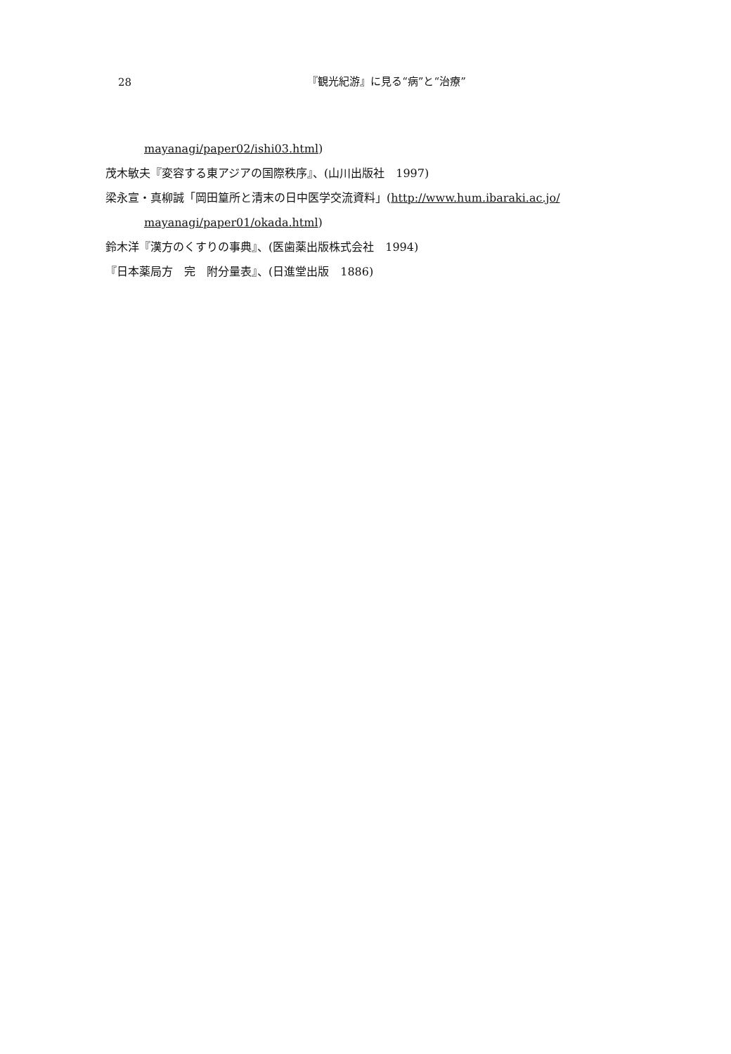28
『観光紀游』に見る“病”と“治療”
mayanagi/paper02/ishi03.html)
茂木敏夫『変容する東アジアの国際秩序』、(山川出版社　1997)
梁永宣・真柳誠「岡田篁所と清末の日中医学交流資料」(http://www.hum.ibaraki.ac.jo/
mayanagi/paper01/okada.html)
鈴木洋『漢方のくすりの事典』、(医歯薬出版株式会社　1994)
『日本薬局方　完　附分量表』、(日進堂出版　1886)